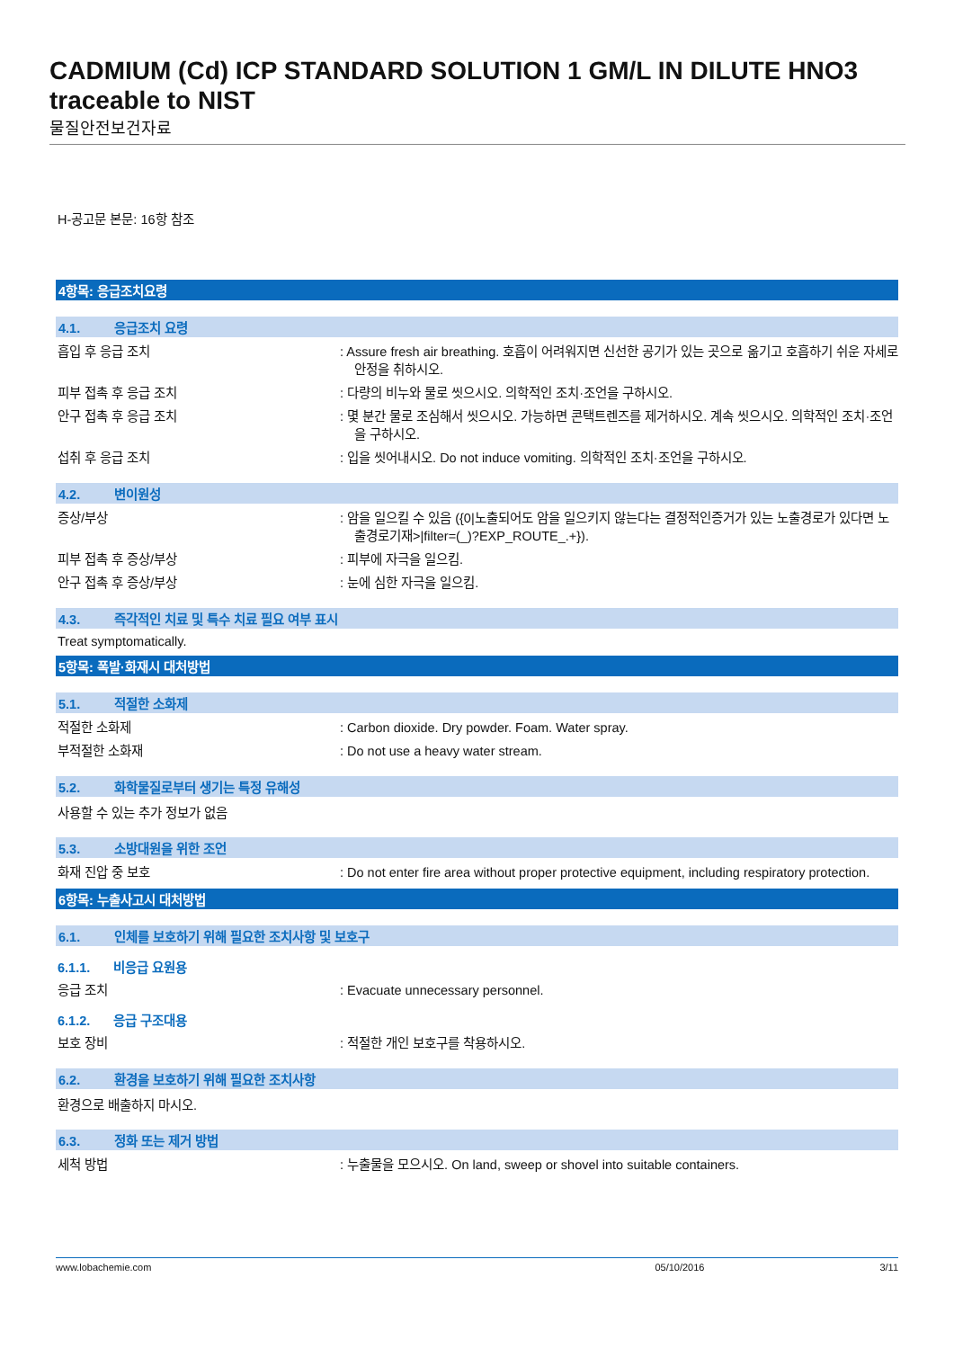CADMIUM (Cd) ICP STANDARD SOLUTION 1 GM/L IN DILUTE HNO3 traceable to NIST
물질안전보건자료
H-공고문 본문: 16항 참조
4항목: 응급조치요령
4.1. 응급조치 요령
흡입 후 응급 조치 : Assure fresh air breathing. 호흡이 어려워지면 신선한 공기가 있는 곳으로 옮기고 호흡하기 쉬운 자세로 안정을 취하시오.
피부 접촉 후 응급 조치 : 다량의 비누와 물로 씻으시오. 의학적인 조치·조언을 구하시오.
안구 접촉 후 응급 조치 : 몇 분간 물로 조심해서 씻으시오. 가능하면 콘택트렌즈를 제거하시오. 계속 씻으시오. 의학적인 조치·조언을 구하시오.
섭취 후 응급 조치 : 입을 씻어내시오. Do not induce vomiting. 의학적인 조치·조언을 구하시오.
4.2. 변이원성
증상/부상 : 암을 일으킬 수 있음 ({0|노출되어도 암을 일으키지 않는다는 결정적인증거가 있는 노출경로가 있다면 노출경로기재>|filter=(_)?EXP_ROUTE_.+}).
피부 접촉 후 증상/부상 : 피부에 자극을 일으킴.
안구 접촉 후 증상/부상 : 눈에 심한 자극을 일으킴.
4.3. 즉각적인 치료 및 특수 치료 필요 여부 표시
Treat symptomatically.
5항목: 폭발·화재시 대처방법
5.1. 적절한 소화제
적절한 소화제 : Carbon dioxide. Dry powder. Foam. Water spray.
부적절한 소화재 : Do not use a heavy water stream.
5.2. 화학물질로부터 생기는 특정 유해성
사용할 수 있는 추가 정보가 없음
5.3. 소방대원을 위한 조언
화재 진압 중 보호 : Do not enter fire area without proper protective equipment, including respiratory protection.
6항목: 누출사고시 대처방법
6.1. 인체를 보호하기 위해 필요한 조치사항 및 보호구
6.1.1. 비응급 요원용
응급 조치 : Evacuate unnecessary personnel.
6.1.2. 응급 구조대용
보호 장비 : 적절한 개인 보호구를 착용하시오.
6.2. 환경을 보호하기 위해 필요한 조치사항
환경으로 배출하지 마시오.
6.3. 정화 또는 제거 방법
세척 방법 : 누출물을 모으시오. On land, sweep or shovel into suitable containers.
www.lobachemie.com 05/10/2016 3/11